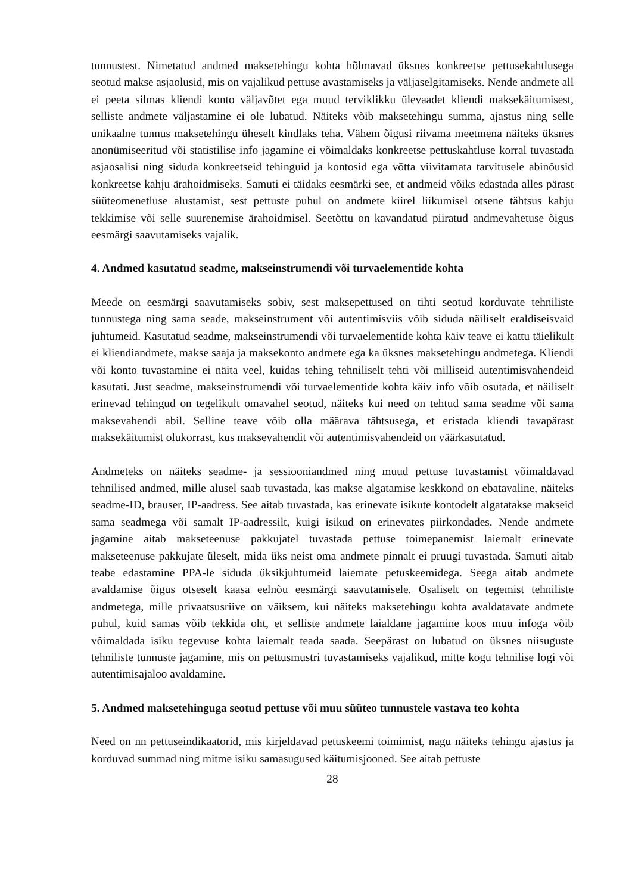tunnustest. Nimetatud andmed maksetehingu kohta hõlmavad üksnes konkreetse pettusekahtlusega seotud makse asjaolusid, mis on vajalikud pettuse avastamiseks ja väljaselgitamiseks. Nende andmete all ei peeta silmas kliendi konto väljavõtet ega muud terviklikku ülevaadet kliendi maksekäitumisest, selliste andmete väljastamine ei ole lubatud. Näiteks võib maksetehingu summa, ajastus ning selle unikaalne tunnus maksetehingu üheselt kindlaks teha. Vähem õigusi riivama meetmena näiteks üksnes anonümiseeritud või statistilise info jagamine ei võimaldaks konkreetse pettuskahtluse korral tuvastada asjaosalisi ning siduda konkreetseid tehinguid ja kontosid ega võtta viivitamata tarvitusele abinõusid konkreetse kahju ärahoidmiseks. Samuti ei täidaks eesmärki see, et andmeid võiks edastada alles pärast süüteomenetluse alustamist, sest pettuste puhul on andmete kiirel liikumisel otsene tähtsus kahju tekkimise või selle suurenemise ärahoidmisel. Seetõttu on kavandatud piiratud andmevahetuse õigus eesmärgi saavutamiseks vajalik.
4. Andmed kasutatud seadme, makseinstrumendi või turvaelementide kohta
Meede on eesmärgi saavutamiseks sobiv, sest maksepettused on tihti seotud korduvate tehniliste tunnustega ning sama seade, makseinstrument või autentimisviis võib siduda näiliselt eraldiseisvaid juhtumeid. Kasutatud seadme, makseinstrumendi või turvaelementide kohta käiv teave ei kattu täielikult ei kliendiandmete, makse saaja ja maksekonto andmete ega ka üksnes maksetehingu andmetega. Kliendi või konto tuvastamine ei näita veel, kuidas tehing tehniliselt tehti või milliseid autentimisvahendeid kasutati. Just seadme, makseinstrumendi või turvaelementide kohta käiv info võib osutada, et näiliselt erinevad tehingud on tegelikult omavahel seotud, näiteks kui need on tehtud sama seadme või sama maksevahendi abil. Selline teave võib olla määrava tähtsusega, et eristada kliendi tavapärast maksekäitumist olukorrast, kus maksevahendit või autentimisvahendeid on väärkasutatud.
Andmeteks on näiteks seadme- ja sessiooniandmed ning muud pettuse tuvastamist võimaldavad tehnilised andmed, mille alusel saab tuvastada, kas makse algatamise keskkond on ebatavaline, näiteks seadme-ID, brauser, IP-aadress. See aitab tuvastada, kas erinevate isikute kontodelt algatatakse makseid sama seadmega või samalt IP-aadressilt, kuigi isikud on erinevates piirkondades. Nende andmete jagamine aitab makseteenuse pakkujatel tuvastada pettuse toimepanemist laiemalt erinevate makseteenuse pakkujate üleselt, mida üks neist oma andmete pinnalt ei pruugi tuvastada. Samuti aitab teabe edastamine PPA-le siduda üksikjuhtumeid laiemate petuskeemidega. Seega aitab andmete avaldamise õigus otseselt kaasa eelnõu eesmärgi saavutamisele. Osaliselt on tegemist tehniliste andmetega, mille privaatsusriive on väiksem, kui näiteks maksetehingu kohta avaldatavate andmete puhul, kuid samas võib tekkida oht, et selliste andmete laialdane jagamine koos muu infoga võib võimaldada isiku tegevuse kohta laiemalt teada saada. Seepärast on lubatud on üksnes niisuguste tehniliste tunnuste jagamine, mis on pettusmustri tuvastamiseks vajalikud, mitte kogu tehnilise logi või autentimisajaloo avaldamine.
5. Andmed maksetehinguga seotud pettuse või muu süüteo tunnustele vastava teo kohta
Need on nn pettuseindikaatorid, mis kirjeldavad petuskeemi toimimist, nagu näiteks tehingu ajastus ja korduvad summad ning mitme isiku samasugused käitumisjooned. See aitab pettuste
28